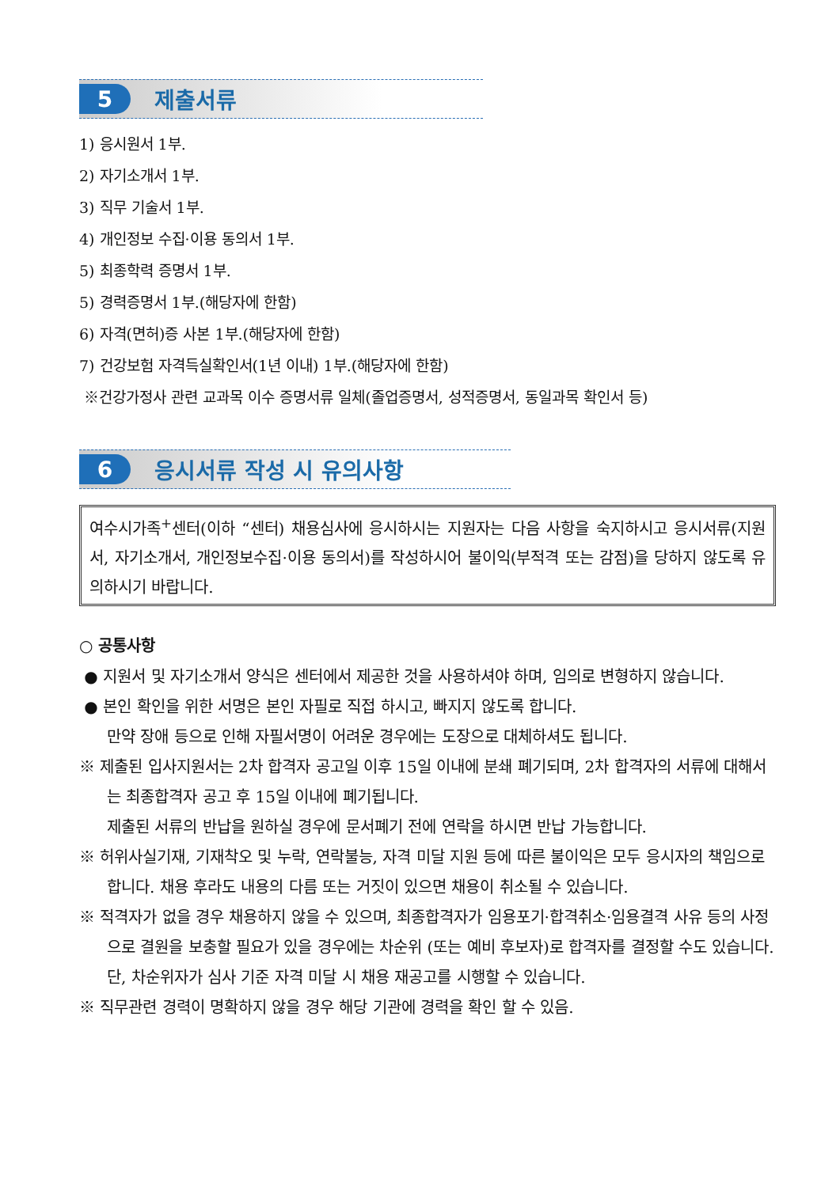5
제출서류
1) 응시원서 1부.
2) 자기소개서 1부.
3) 직무 기술서 1부.
4) 개인정보 수집·이용 동의서 1부.
5) 최종학력 증명서 1부.
5) 경력증명서 1부.(해당자에 한함)
6) 자격(면허)증 사본 1부.(해당자에 한함)
7) 건강보험 자격득실확인서(1년 이내) 1부.(해당자에 한함)
※건강가정사 관련 교과목 이수 증명서류 일체(졸업증명서, 성적증명서, 동일과목 확인서 등)
6
응시서류 작성 시 유의사항
여수시가족<sup>+</sup>센터(이하 “센터) 채용심사에 응시하시는 지원자는 다음 사항을 숙지하시고 응시서류(지원서, 자기소개서, 개인정보수집·이용 동의서)를 작성하시어 불이익(부적격 또는 감점)을 당하지 않도록 유의하시기 바랍니다.
○ 공통사항
● 지원서 및 자기소개서 양식은 센터에서 제공한 것을 사용하셔야 하며, 임의로 변형하지 않습니다.
● 본인 확인을 위한 서명은 본인 자필로 직접 하시고, 빠지지 않도록 합니다.
만약 장애 등으로 인해 자필서명이 어려운 경우에는 도장으로 대체하셔도 됩니다.
※ 제출된 입사지원서는 2차 합격자 공고일 이후 15일 이내에 분쇄 폐기되며, 2차 합격자의 서류에 대해서는 최종합격자 공고 후 15일 이내에 폐기됩니다.
제출된 서류의 반납을 원하실 경우에 문서폐기 전에 연락을 하시면 반납 가능합니다.
※ 허위사실기재, 기재착오 및 누락, 연락불능, 자격 미달 지원 등에 따른 불이익은 모두 응시자의 책임으로 합니다. 채용 후라도 내용의 다름 또는 거짓이 있으면 채용이 취소될 수 있습니다.
※ 적격자가 없을 경우 채용하지 않을 수 있으며, 최종합격자가 임용포기·합격취소·임용결격 사유 등의 사정으로 결원을 보충할 필요가 있을 경우에는 차순위 (또는 예비 후보자)로 합격자를 결정할 수도 있습니다. 단, 차순위자가 심사 기준 자격 미달 시 채용 재공고를 시행할 수 있습니다.
※ 직무관련 경력이 명확하지 않을 경우 해당 기관에 경력을 확인 할 수 있음.